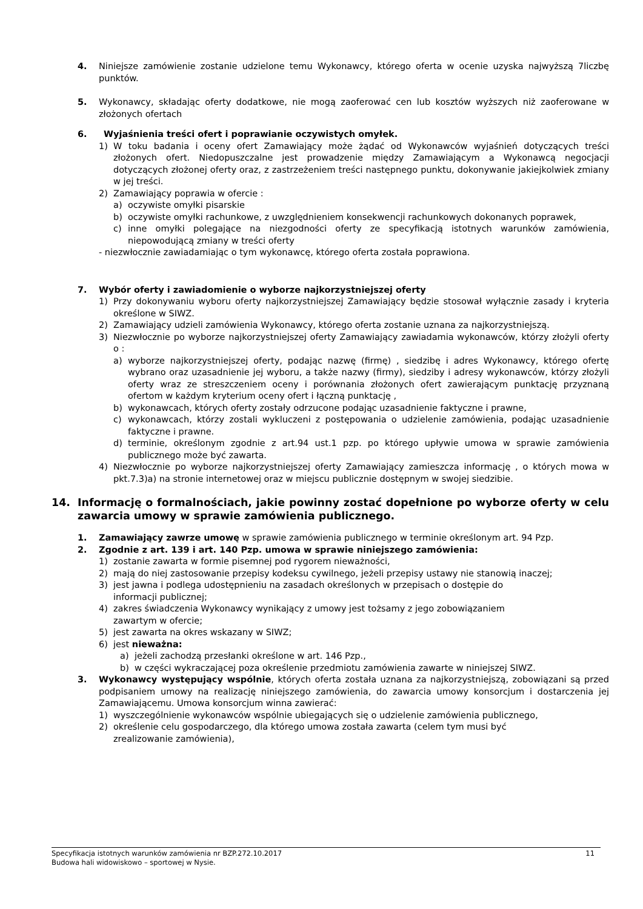4. Niniejsze zamówienie zostanie udzielone temu Wykonawcy, którego oferta w ocenie uzyska najwyższą 7liczbę punktów.
5. Wykonawcy, składając oferty dodatkowe, nie mogą zaoferować cen lub kosztów wyższych niż zaoferowane w złożonych ofertach
6. Wyjaśnienia treści ofert i poprawianie oczywistych omyłek.
1) W toku badania i oceny ofert Zamawiający może żądać od Wykonawców wyjaśnień dotyczących treści złożonych ofert. Niedopuszczalne jest prowadzenie między Zamawiającym a Wykonawcą negocjacji dotyczących złożonej oferty oraz, z zastrzeżeniem treści następnego punktu, dokonywanie jakiejkolwiek zmiany w jej treści.
2) Zamawiający poprawia w ofercie :
a) oczywiste omyłki pisarskie
b) oczywiste omyłki rachunkowe, z uwzględnieniem konsekwencji rachunkowych dokonanych poprawek,
c) inne omyłki polegające na niezgodności oferty ze specyfikacją istotnych warunków zamówienia, niepowodującą zmiany w treści oferty
- niezwłocznie zawiadamiając o tym wykonawcę, którego oferta została poprawiona.
7. Wybór oferty i zawiadomienie o wyborze najkorzystniejszej oferty
1) Przy dokonywaniu wyboru oferty najkorzystniejszej Zamawiający będzie stosował wyłącznie zasady i kryteria określone w SIWZ.
2) Zamawiający udzieli zamówienia Wykonawcy, którego oferta zostanie uznana za najkorzystniejszą.
3) Niezwłocznie po wyborze najkorzystniejszej oferty Zamawiający zawiadamia wykonawców, którzy złożyli oferty o :
a) wyborze najkorzystniejszej oferty, podając nazwę (firmę) , siedzibę i adres Wykonawcy, którego ofertę wybrano oraz uzasadnienie jej wyboru, a także nazwy (firmy), siedziby i adresy wykonawców, którzy złożyli oferty wraz ze streszczeniem oceny i porównania złożonych ofert zawierającym punktację przyznaną ofertom w każdym kryterium oceny ofert i łączną punktację ,
b) wykonawcach, których oferty zostały odrzucone podając uzasadnienie faktyczne i prawne,
c) wykonawcach, którzy zostali wykluczeni z postępowania o udzielenie zamówienia, podając uzasadnienie faktyczne i prawne.
d) terminie, określonym zgodnie z art.94 ust.1 pzp. po którego upływie umowa w sprawie zamówienia publicznego może być zawarta.
4) Niezwłocznie po wyborze najkorzystniejszej oferty Zamawiający zamieszcza informację , o których mowa w pkt.7.3)a) na stronie internetowej oraz w miejscu publicznie dostępnym w swojej siedzibie.
14. Informację o formalnościach, jakie powinny zostać dopełnione po wyborze oferty w celu zawarcia umowy w sprawie zamówienia publicznego.
1. Zamawiający zawrze umowę w sprawie zamówienia publicznego w terminie określonym art. 94 Pzp.
2. Zgodnie z art. 139 i art. 140 Pzp. umowa w sprawie niniejszego zamówienia:
1) zostanie zawarta w formie pisemnej pod rygorem nieważności,
2) mają do niej zastosowanie przepisy kodeksu cywilnego, jeżeli przepisy ustawy nie stanowią inaczej;
3) jest jawna i podlega udostępnieniu na zasadach określonych w przepisach o dostępie do
informacji publicznej;
4) zakres świadczenia Wykonawcy wynikający z umowy jest tożsamy z jego zobowiązaniem
zawartym w ofercie;
5) jest zawarta na okres wskazany w SIWZ;
6) jest nieważna:
a) jeżeli zachodzą przesłanki określone w art. 146 Pzp.,
b) w części wykraczającej poza określenie przedmiotu zamówienia zawarte w niniejszej SIWZ.
3. Wykonawcy występujący wspólnie, których oferta została uznana za najkorzystniejszą, zobowiązani są przed podpisaniem umowy na realizację niniejszego zamówienia, do zawarcia umowy konsorcjum i dostarczenia jej Zamawiającemu. Umowa konsorcjum winna zawierać:
1) wyszczególnienie wykonawców wspólnie ubiegających się o udzielenie zamówienia publicznego,
2) określenie celu gospodarczego, dla którego umowa została zawarta (celem tym musi być
zrealizowanie zamówienia),
Specyfikacja istotnych warunków zamówienia nr BZP.272.10.2017 11
Budowa hali widowiskowo – sportowej w Nysie.